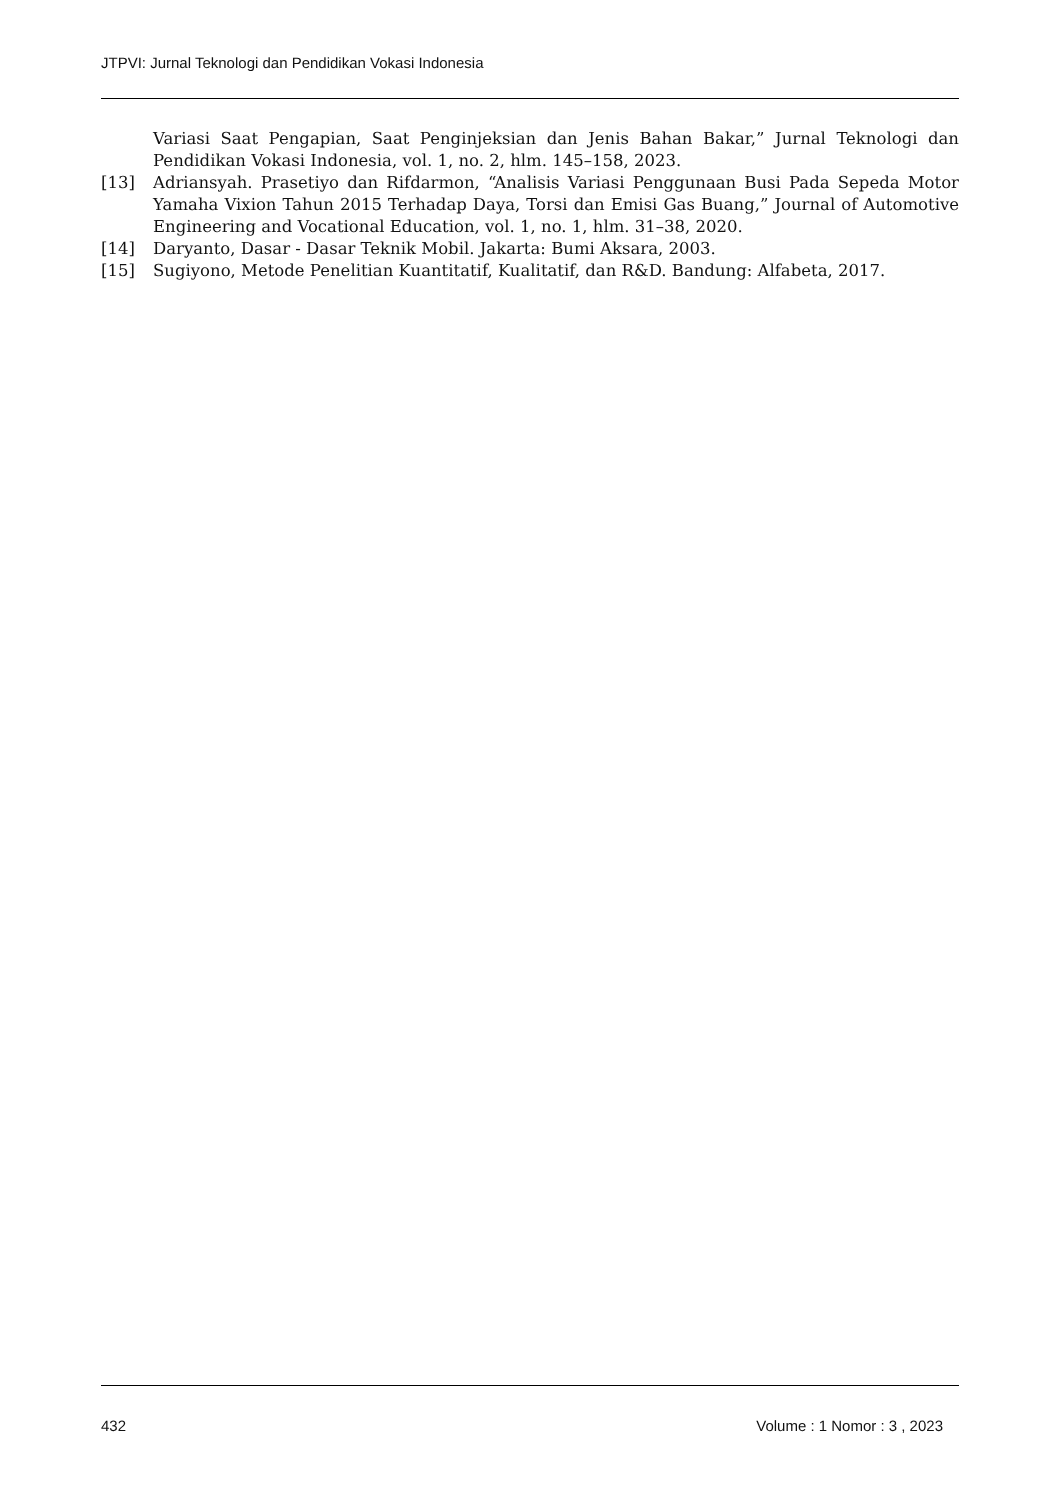JTPVI: Jurnal Teknologi dan Pendidikan Vokasi Indonesia
Variasi Saat Pengapian, Saat Penginjeksian dan Jenis Bahan Bakar,” Jurnal Teknologi dan Pendidikan Vokasi Indonesia, vol. 1, no. 2, hlm. 145–158, 2023.
[13] Adriansyah. Prasetiyo dan Rifdarmon, “Analisis Variasi Penggunaan Busi Pada Sepeda Motor Yamaha Vixion Tahun 2015 Terhadap Daya, Torsi dan Emisi Gas Buang,” Journal of Automotive Engineering and Vocational Education, vol. 1, no. 1, hlm. 31–38, 2020.
[14] Daryanto, Dasar - Dasar Teknik Mobil. Jakarta: Bumi Aksara, 2003.
[15] Sugiyono, Metode Penelitian Kuantitatif, Kualitatif, dan R&D. Bandung: Alfabeta, 2017.
432 Volume : 1 Nomor : 3 , 2023